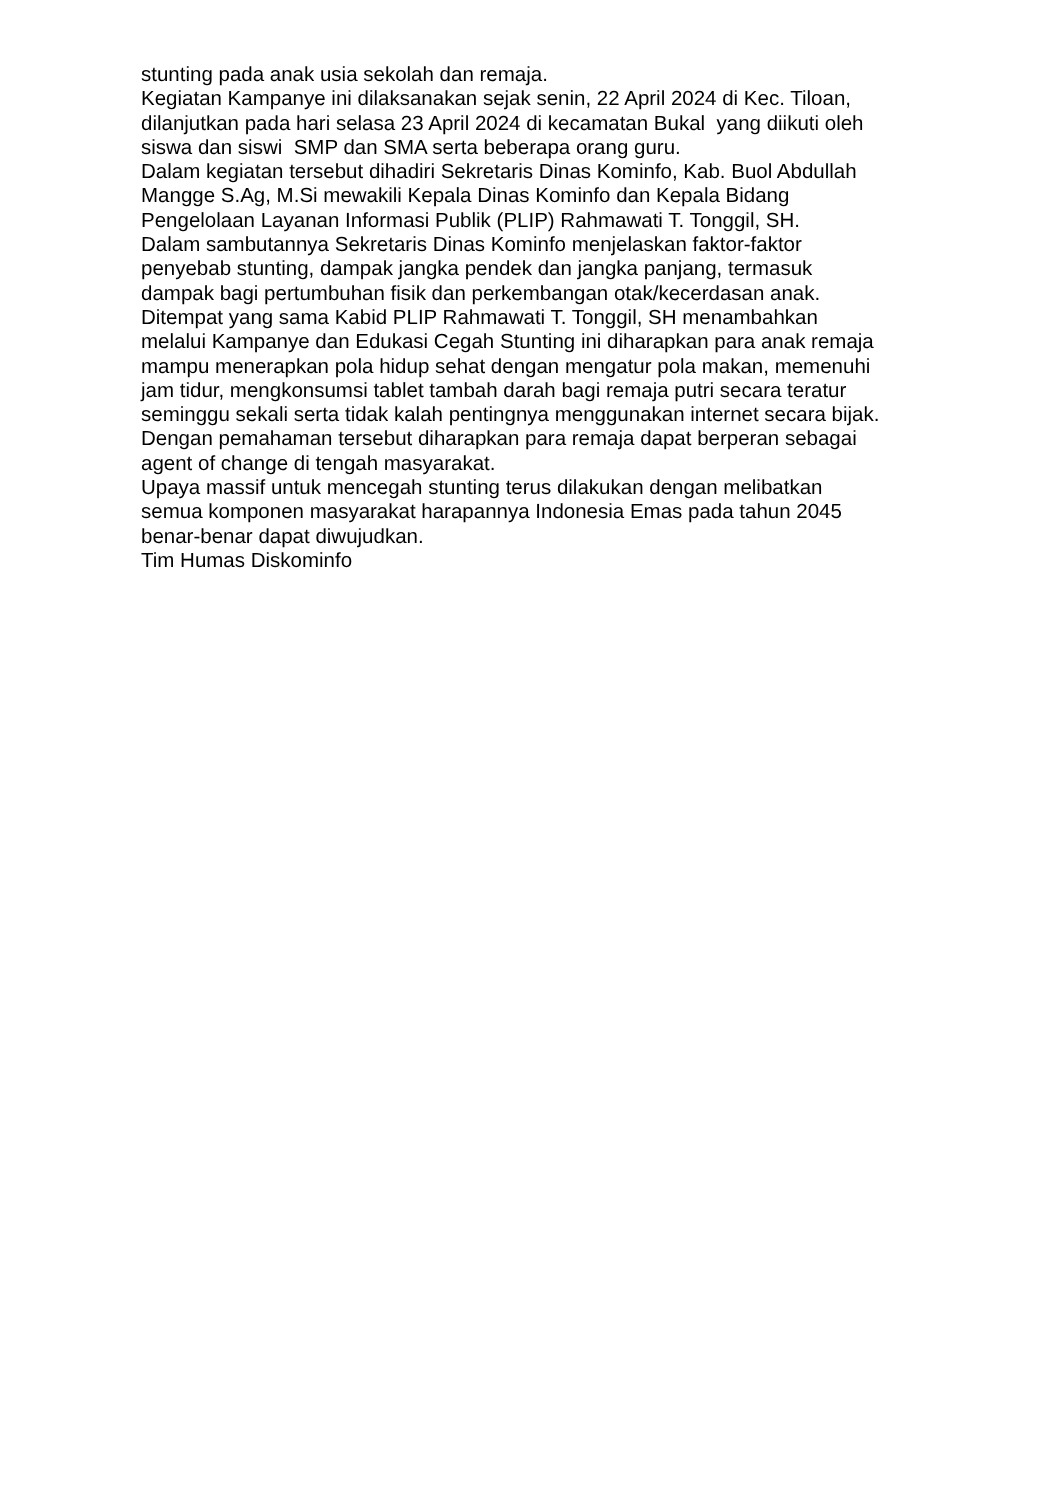stunting pada anak usia sekolah dan remaja.
Kegiatan Kampanye ini dilaksanakan sejak senin, 22 April 2024 di Kec. Tiloan,
dilanjutkan pada hari selasa 23 April 2024 di kecamatan Bukal yang diikuti oleh
siswa dan siswi SMP dan SMA serta beberapa orang guru.
Dalam kegiatan tersebut dihadiri Sekretaris Dinas Kominfo, Kab. Buol Abdullah
Mangge S.Ag, M.Si mewakili Kepala Dinas Kominfo dan Kepala Bidang
Pengelolaan Layanan Informasi Publik (PLIP) Rahmawati T. Tonggil, SH.
Dalam sambutannya Sekretaris Dinas Kominfo menjelaskan faktor-faktor
penyebab stunting, dampak jangka pendek dan jangka panjang, termasuk
dampak bagi pertumbuhan fisik dan perkembangan otak/kecerdasan anak.
Ditempat yang sama Kabid PLIP Rahmawati T. Tonggil, SH menambahkan
melalui Kampanye dan Edukasi Cegah Stunting ini diharapkan para anak remaja
mampu menerapkan pola hidup sehat dengan mengatur pola makan, memenuhi
jam tidur, mengkonsumsi tablet tambah darah bagi remaja putri secara teratur
seminggu sekali serta tidak kalah pentingnya menggunakan internet secara bijak.
Dengan pemahaman tersebut diharapkan para remaja dapat berperan sebagai
agent of change di tengah masyarakat.
Upaya massif untuk mencegah stunting terus dilakukan dengan melibatkan
semua komponen masyarakat harapannya Indonesia Emas pada tahun 2045
benar-benar dapat diwujudkan.
Tim Humas Diskominfo